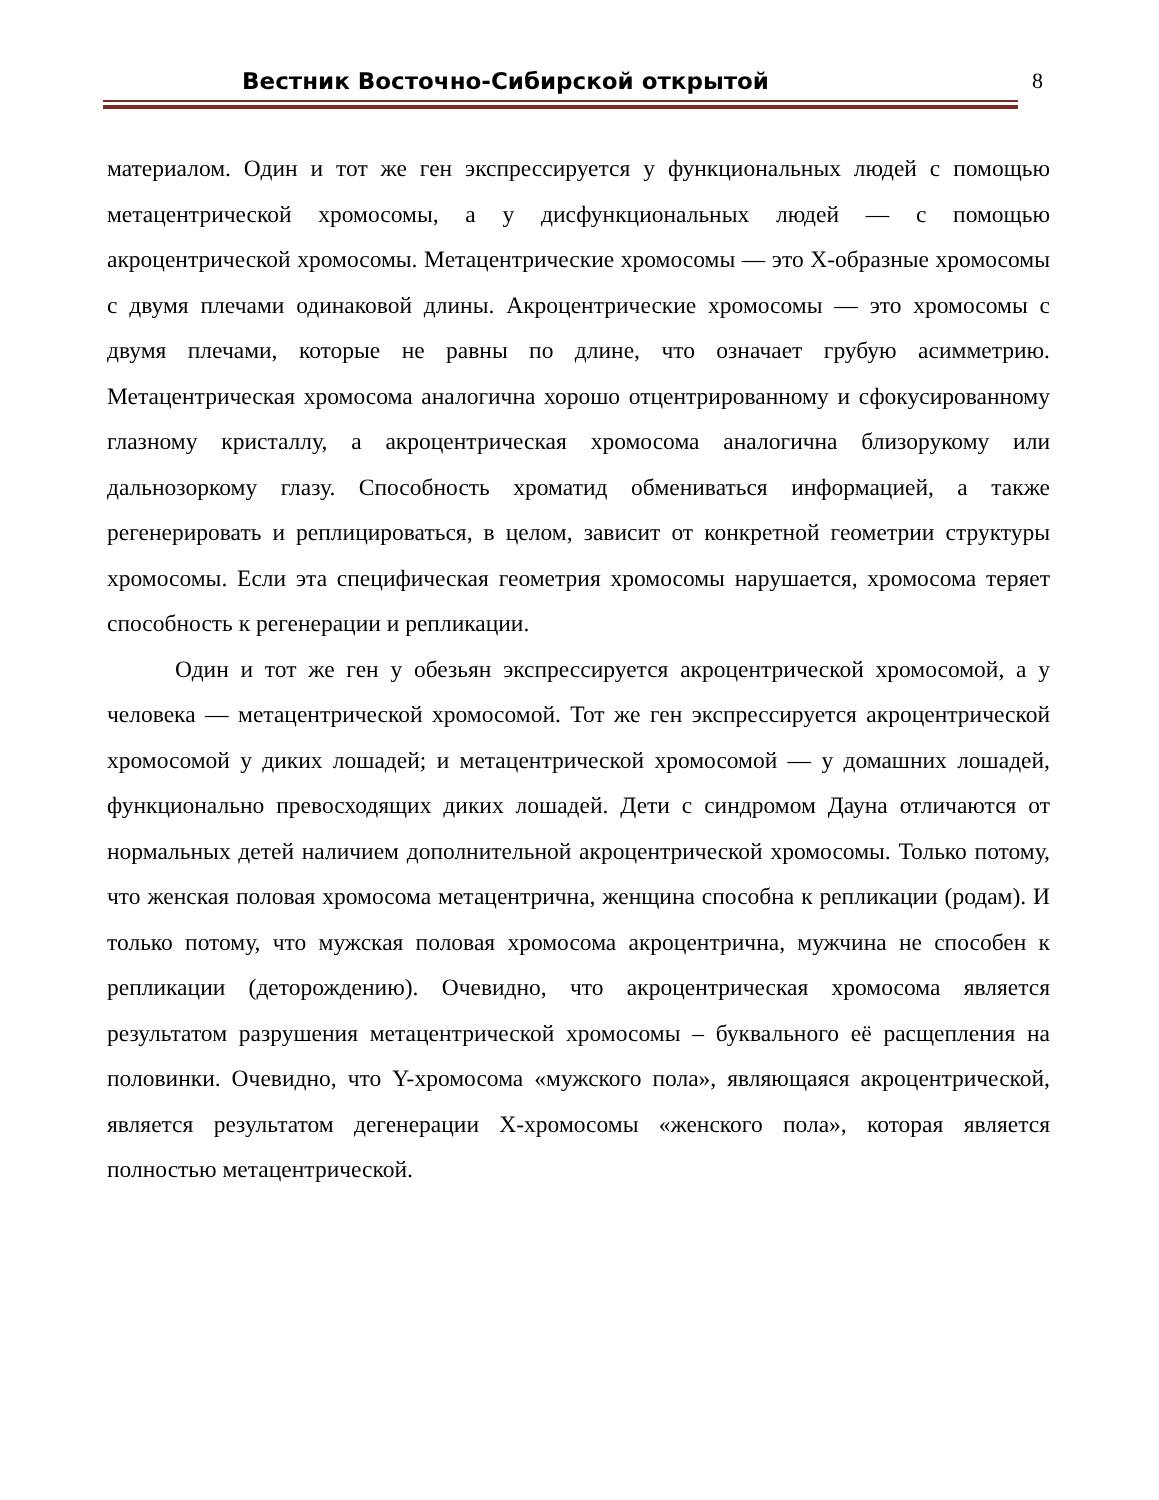Вестник Восточно-Сибирской открытой 8
материалом. Один и тот же ген экспрессируется у функциональных людей с помощью метацентрической хромосомы, а у дисфункциональных людей — с помощью акроцентрической хромосомы. Метацентрические хромосомы — это X-образные хромосомы с двумя плечами одинаковой длины. Акроцентрические хромосомы — это хромосомы с двумя плечами, которые не равны по длине, что означает грубую асимметрию. Метацентрическая хромосома аналогична хорошо отцентрированному и сфокусированному глазному кристаллу, а акроцентрическая хромосома аналогична близорукому или дальнозоркому глазу. Способность хроматид обмениваться информацией, а также регенерировать и реплицироваться, в целом, зависит от конкретной геометрии структуры хромосомы. Если эта специфическая геометрия хромосомы нарушается, хромосома теряет способность к регенерации и репликации.
Один и тот же ген у обезьян экспрессируется акроцентрической хромосомой, а у человека — метацентрической хромосомой. Тот же ген экспрессируется акроцентрической хромосомой у диких лошадей; и метацентрической хромосомой — у домашних лошадей, функционально превосходящих диких лошадей. Дети с синдромом Дауна отличаются от нормальных детей наличием дополнительной акроцентрической хромосомы. Только потому, что женская половая хромосома метацентрична, женщина способна к репликации (родам). И только потому, что мужская половая хромосома акроцентрична, мужчина не способен к репликации (деторождению). Очевидно, что акроцентрическая хромосома является результатом разрушения метацентрической хромосомы – буквального её расщепления на половинки. Очевидно, что Y-хромосома «мужского пола», являющаяся акроцентрической, является результатом дегенерации X-хромосомы «женского пола», которая является полностью метацентрической.